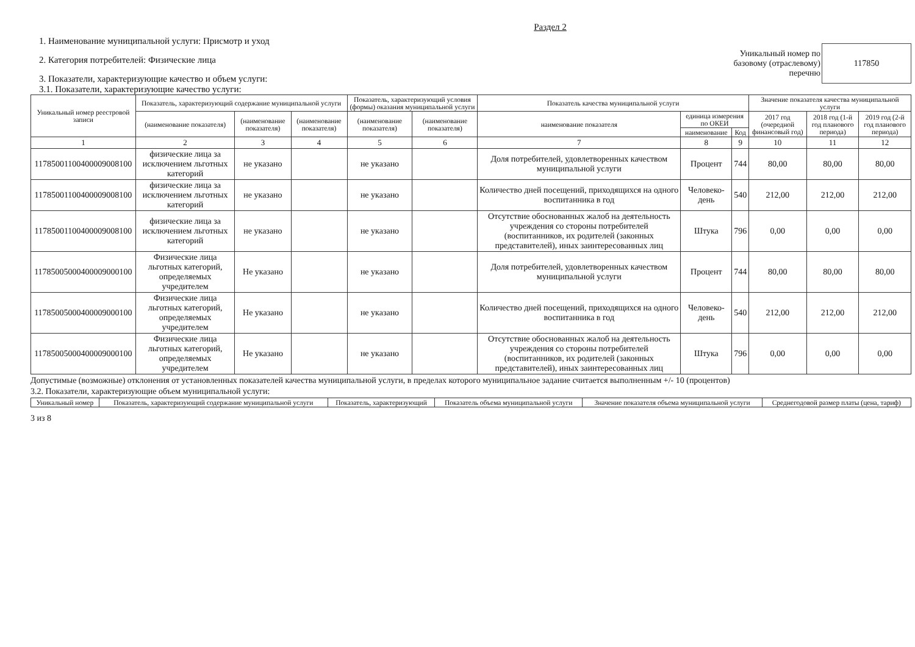Раздел 2
1. Наименование муниципальной услуги: Присмотр и уход
2. Категория потребителей: Физические лица
3. Показатели, характеризующие качество и объем услуги:
3.1. Показатели, характеризующие качество услуги:
Уникальный номер по
базовому (отраслевому)
перечню
117850
| Уникальный номер реестровой записи | Показатель, характеризующий содержание муниципальной услуги | | | Показатель, характеризующий условия (формы) оказания муниципальной услуги | | Показатель качества муниципальной услуги | | | Значение показателя качества муниципальной услуги | | |
| --- | --- | --- | --- | --- | --- | --- | --- | --- | --- | --- | --- |
| | (наименование показателя) | (наименование показателя) | (наименование показателя) | (наименование показателя) | (наименование показателя) | наименование показателя | единица измерения по ОКЕИ | | 2017 год (очередной финансовый год) | 2018 год (1-й год планового периода) | 2019 год (2-й год планового периода) |
| | | | | | | | наименование | Код | | | |
| 1 | 2 | 3 | 4 | 5 | 6 | 7 | 8 | 9 | 10 | 11 | 12 |
| 11785001100400009008100 | физические лица за исключением льготных категорий | не указано | | не указано | | Доля потребителей, удовлетворенных качеством муниципальной услуги | Процент | 744 | 80,00 | 80,00 | 80,00 |
| 11785001100400009008100 | физические лица за исключением льготных категорий | не указано | | не указано | | Количество дней посещений, приходящихся на одного воспитанника в год | Человеко-день | 540 | 212,00 | 212,00 | 212,00 |
| 11785001100400009008100 | физические лица за исключением льготных категорий | не указано | | не указано | | Отсутствие обоснованных жалоб на деятельность учреждения со стороны потребителей (воспитанников, их родителей (законных представителей), иных заинтересованных лиц | Штука | 796 | 0,00 | 0,00 | 0,00 |
| 11785005000400009000100 | Физические лица льготных категорий, определяемых учредителем | Не указано | | не указано | | Доля потребителей, удовлетворенных качеством муниципальной услуги | Процент | 744 | 80,00 | 80,00 | 80,00 |
| 11785005000400009000100 | Физические лица льготных категорий, определяемых учредителем | Не указано | | не указано | | Количество дней посещений, приходящихся на одного воспитанника в год | Человеко-день | 540 | 212,00 | 212,00 | 212,00 |
| 11785005000400009000100 | Физические лица льготных категорий, определяемых учредителем | Не указано | | не указано | | Отсутствие обоснованных жалоб на деятельность учреждения со стороны потребителей (воспитанников, их родителей (законных представителей), иных заинтересованных лиц | Штука | 796 | 0,00 | 0,00 | 0,00 |
Допустимые (возможные) отклонения от установленных показателей качества муниципальной услуги, в пределах которого муниципальное задание считается выполненным +/- 10 (процентов)
3.2. Показатели, характеризующие объем муниципальной услуги:
| Уникальный номер | Показатель, характеризующий содержание муниципальной услуги | Показатель, характеризующий | Показатель объема муниципальной услуги | Значение показателя объема муниципальной услуги | Среднегодовой размер платы (цена, тариф) |
| --- | --- | --- | --- | --- | --- |
3 из 8